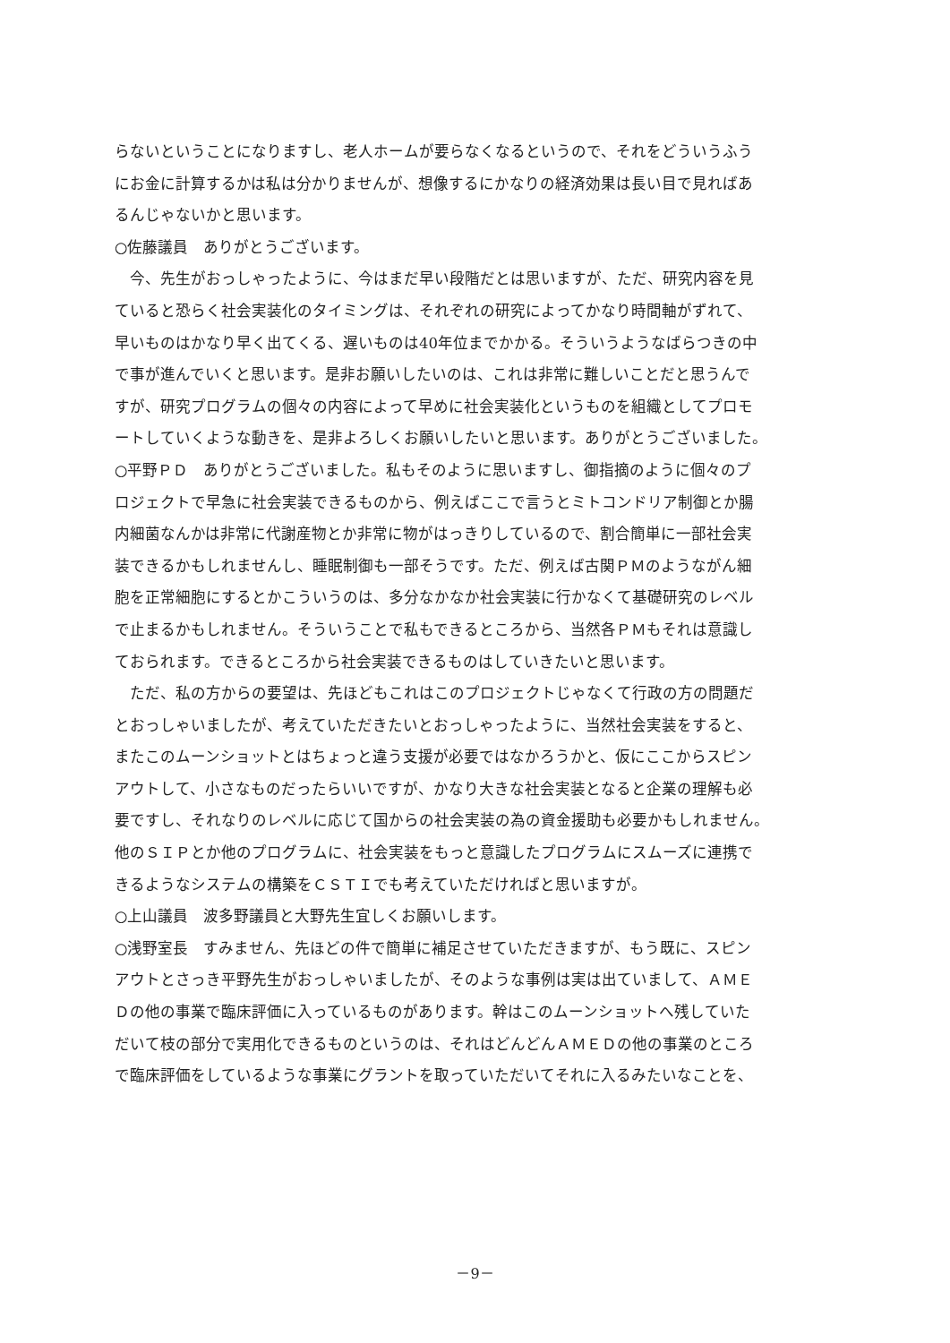らないということになりますし、老人ホームが要らなくなるというので、それをどういうふう
にお金に計算するかは私は分かりませんが、想像するにかなりの経済効果は長い目で見ればあ
るんじゃないかと思います。
○佐藤議員　ありがとうございます。
　今、先生がおっしゃったように、今はまだ早い段階だとは思いますが、ただ、研究内容を見
ていると恐らく社会実装化のタイミングは、それぞれの研究によってかなり時間軸がずれて、
早いものはかなり早く出てくる、遅いものは40年位までかかる。そういうようなばらつきの中
で事が進んでいくと思います。是非お願いしたいのは、これは非常に難しいことだと思うんで
すが、研究プログラムの個々の内容によって早めに社会実装化というものを組織としてプロモ
ートしていくような動きを、是非よろしくお願いしたいと思います。ありがとうございました。
○平野ＰＤ　ありがとうございました。私もそのように思いますし、御指摘のように個々のプ
ロジェクトで早急に社会実装できるものから、例えばここで言うとミトコンドリア制御とか腸
内細菌なんかは非常に代謝産物とか非常に物がはっきりしているので、割合簡単に一部社会実
装できるかもしれませんし、睡眠制御も一部そうです。ただ、例えば古関ＰＭのようながん細
胞を正常細胞にするとかこういうのは、多分なかなか社会実装に行かなくて基礎研究のレベル
で止まるかもしれません。そういうことで私もできるところから、当然各ＰＭもそれは意識し
ておられます。できるところから社会実装できるものはしていきたいと思います。
　ただ、私の方からの要望は、先ほどもこれはこのプロジェクトじゃなくて行政の方の問題だ
とおっしゃいましたが、考えていただきたいとおっしゃったように、当然社会実装をすると、
またこのムーンショットとはちょっと違う支援が必要ではなかろうかと、仮にここからスピン
アウトして、小さなものだったらいいですが、かなり大きな社会実装となると企業の理解も必
要ですし、それなりのレベルに応じて国からの社会実装の為の資金援助も必要かもしれません。
他のＳＩＰとか他のプログラムに、社会実装をもっと意識したプログラムにスムーズに連携で
きるようなシステムの構築をＣＳＴＩでも考えていただければと思いますが。
○上山議員　波多野議員と大野先生宜しくお願いします。
○浅野室長　すみません、先ほどの件で簡単に補足させていただきますが、もう既に、スピン
アウトとさっき平野先生がおっしゃいましたが、そのような事例は実は出ていまして、ＡＭＥ
Ｄの他の事業で臨床評価に入っているものがあります。幹はこのムーンショットへ残していた
だいて枝の部分で実用化できるものというのは、それはどんどんＡＭＥＤの他の事業のところ
で臨床評価をしているような事業にグラントを取っていただいてそれに入るみたいなことを、
－9－